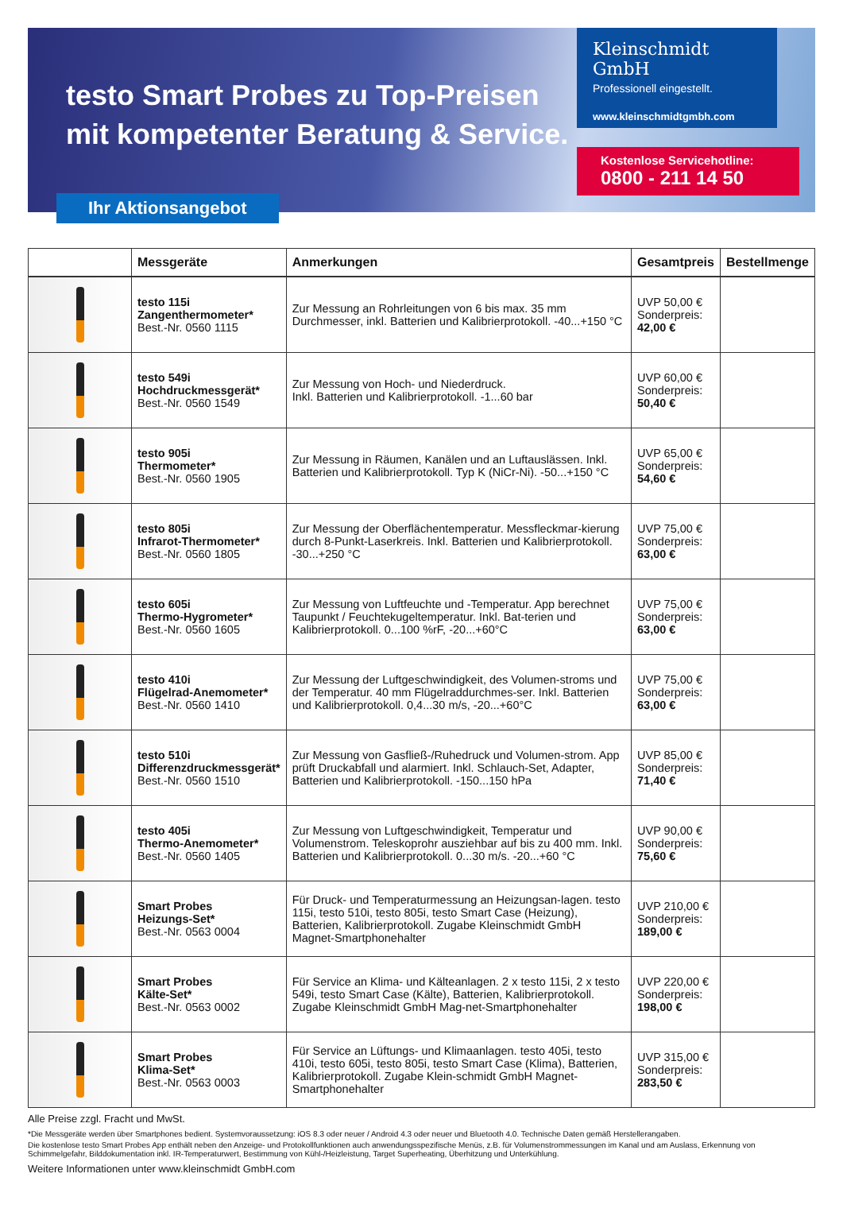testo Smart Probes zu Top-Preisen
mit kompetenter Beratung & Service.
Kleinschmidt GmbH
Professionell eingestellt.
www.kleinschmidtgmbh.com
Kostenlose Servicehotline:
0800 - 211 14 50
Ihr Aktionsangebot
| | Messgeräte | Anmerkungen | Gesamtpreis | Bestellmenge |
| --- | --- | --- | --- | --- |
| | testo 115i Zangenthermometer* Best.-Nr. 0560 1115 | Zur Messung an Rohrleitungen von 6 bis max. 35 mm Durchmesser, inkl. Batterien und Kalibrierprotokoll. -40...+150 °C | UVP 50,00 € Sonderpreis: 42,00 € | |
| | testo 549i Hochdruckmessgerät* Best.-Nr. 0560 1549 | Zur Messung von Hoch- und Niederdruck. Inkl. Batterien und Kalibrierprotokoll. -1...60 bar | UVP 60,00 € Sonderpreis: 50,40 € | |
| | testo 905i Thermometer* Best.-Nr. 0560 1905 | Zur Messung in Räumen, Kanälen und an Luftauslässen. Inkl. Batterien und Kalibrierprotokoll. Typ K (NiCr-Ni). -50...+150 °C | UVP 65,00 € Sonderpreis: 54,60 € | |
| | testo 805i Infrarot-Thermometer* Best.-Nr. 0560 1805 | Zur Messung der Oberflächentemperatur. Messfleckmar-kierung durch 8-Punkt-Laserkreis. Inkl. Batterien und Kalibrierprotokoll. -30...+250 °C | UVP 75,00 € Sonderpreis: 63,00 € | |
| | testo 605i Thermo-Hygrometer* Best.-Nr. 0560 1605 | Zur Messung von Luftfeuchte und -Temperatur. App berechnet Taupunkt / Feuchtekugeltemperatur. Inkl. Bat-terien und Kalibrierprotokoll. 0...100 %rF, -20...+60°C | UVP 75,00 € Sonderpreis: 63,00 € | |
| | testo 410i Flügelrad-Anemometer* Best.-Nr. 0560 1410 | Zur Messung der Luftgeschwindigkeit, des Volumen-stroms und der Temperatur. 40 mm Flügelraddurchmes-ser. Inkl. Batterien und Kalibrierprotokoll. 0,4...30 m/s, -20...+60°C | UVP 75,00 € Sonderpreis: 63,00 € | |
| | testo 510i Differenzdruckmessgerät* Best.-Nr. 0560 1510 | Zur Messung von Gasfließ-/Ruhedruck und Volumen-strom. App prüft Druckabfall und alarmiert. Inkl. Schlauch-Set, Adapter, Batterien und Kalibrierprotokoll. -150...150 hPa | UVP 85,00 € Sonderpreis: 71,40 € | |
| | testo 405i Thermo-Anemometer* Best.-Nr. 0560 1405 | Zur Messung von Luftgeschwindigkeit, Temperatur und Volumenstrom. Teleskoprohr ausziehbar auf bis zu 400 mm. Inkl. Batterien und Kalibrierprotokoll. 0...30 m/s. -20...+60 °C | UVP 90,00 € Sonderpreis: 75,60 € | |
| | Smart Probes Heizungs-Set* Best.-Nr. 0563 0004 | Für Druck- und Temperaturmessung an Heizungsan-lagen. testo 115i, testo 510i, testo 805i, testo Smart Case (Heizung), Batterien, Kalibrierprotokoll. Zugabe Kleinschmidt GmbH Magnet-Smartphonehalter | UVP 210,00 € Sonderpreis: 189,00 € | |
| | Smart Probes Kälte-Set* Best.-Nr. 0563 0002 | Für Service an Klima- und Kälteanlagen. 2 x testo 115i, 2 x testo 549i, testo Smart Case (Kälte), Batterien, Kalibrierprotokoll. Zugabe Kleinschmidt GmbH Mag-net-Smartphonehalter | UVP 220,00 € Sonderpreis: 198,00 € | |
| | Smart Probes Klima-Set* Best.-Nr. 0563 0003 | Für Service an Lüftungs- und Klimaanlagen. testo 405i, testo 410i, testo 605i, testo 805i, testo Smart Case (Klima), Batterien, Kalibrierprotokoll. Zugabe Klein-schmidt GmbH Magnet-Smartphonehalter | UVP 315,00 € Sonderpreis: 283,50 € | |
Alle Preise zzgl. Fracht und MwSt.
*Die Messgeräte werden über Smartphones bedient. Systemvoraussetzung: iOS 8.3 oder neuer / Android 4.3 oder neuer und Bluetooth 4.0. Technische Daten gemäß Herstellerangaben.
Die kostenlose testo Smart Probes App enthält neben den Anzeige- und Protokollfunktionen auch anwendungsspezifische Menüs, z.B. für Volumenstrommessungen im Kanal und am Auslass, Erkennung von Schimmelgefahr, Bilddokumentation inkl. IR-Temperaturwert, Bestimmung von Kühl-/Heizleistung, Target Superheating, Überhitzung und Unterkühlung.
Weitere Informationen unter www.kleinschmidt GmbH.com